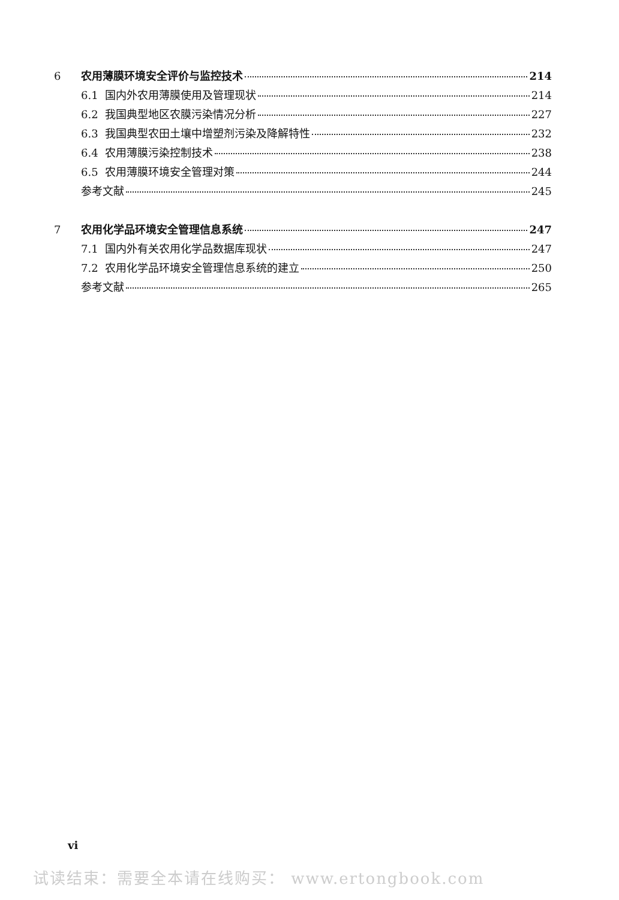6 农用薄膜环境安全评价与监控技术 214
6.1 国内外农用薄膜使用及管理现状 214
6.2 我国典型地区农膜污染情况分析 227
6.3 我国典型农田土壤中增塑剂污染及降解特性 232
6.4 农用薄膜污染控制技术 238
6.5 农用薄膜环境安全管理对策 244
参考文献 245
7 农用化学品环境安全管理信息系统 247
7.1 国内外有关农用化学品数据库现状 247
7.2 农用化学品环境安全管理信息系统的建立 250
参考文献 265
vi
试读结束：需要全本请在线购买： www.ertongbook.com